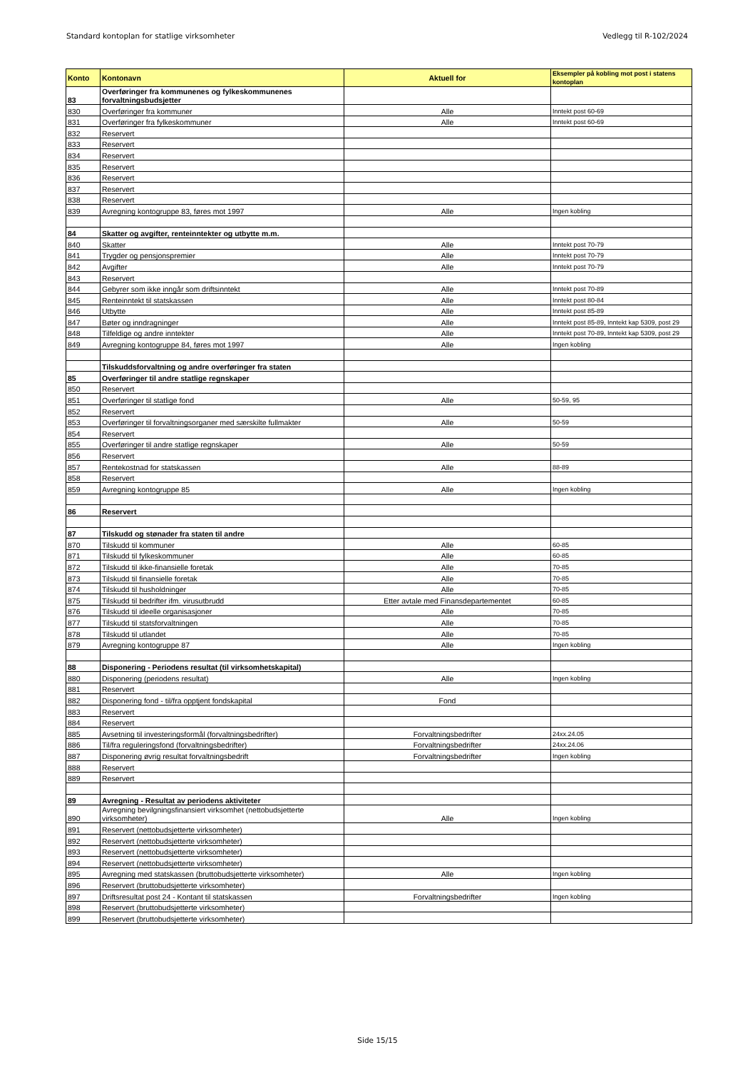Standard kontoplan for statlige virksomheter Vedlegg til R-102/2024
| Konto | Kontonavn | Aktuell for | Eksempler på kobling mot post i statens kontoplan |
| --- | --- | --- | --- |
| 83 | Overføringer fra kommunenes og fylkeskommunenes forvaltningsbudsjetter | | |
| 830 | Overføringer fra kommuner | Alle | Inntekt post 60-69 |
| 831 | Overføringer fra fylkeskommuner | Alle | Inntekt post 60-69 |
| 832 | Reservert | | |
| 833 | Reservert | | |
| 834 | Reservert | | |
| 835 | Reservert | | |
| 836 | Reservert | | |
| 837 | Reservert | | |
| 838 | Reservert | | |
| 839 | Avregning kontogruppe 83, føres mot 1997 | Alle | Ingen kobling |
| 84 | Skatter og avgifter, renteinntekter og utbytte m.m. | | |
| 840 | Skatter | Alle | Inntekt post 70-79 |
| 841 | Trygder og pensjonspremier | Alle | Inntekt post 70-79 |
| 842 | Avgifter | Alle | Inntekt post 70-79 |
| 843 | Reservert | | |
| 844 | Gebyrer som ikke inngår som driftsinntekt | Alle | Inntekt post 70-89 |
| 845 | Renteinntekt til statskassen | Alle | Inntekt post 80-84 |
| 846 | Utbytte | Alle | Inntekt post 85-89 |
| 847 | Bøter og inndragninger | Alle | Inntekt post 85-89, Inntekt kap 5309, post 29 |
| 848 | Tilfeldige og andre inntekter | Alle | Inntekt post 70-89, Inntekt kap 5309, post 29 |
| 849 | Avregning kontogruppe 84, føres mot 1997 | Alle | Ingen kobling |
| | Tilskuddsforvaltning og andre overføringer fra staten | | |
| 85 | Overføringer til andre statlige regnskaper | | |
| 850 | Reservert | | |
| 851 | Overføringer til statlige fond | Alle | 50-59, 95 |
| 852 | Reservert | | |
| 853 | Overføringer til forvaltningsorganer med særskilte fullmakter | Alle | 50-59 |
| 854 | Reservert | | |
| 855 | Overføringer til andre statlige regnskaper | Alle | 50-59 |
| 856 | Reservert | | |
| 857 | Rentekostnad for statskassen | Alle | 88-89 |
| 858 | Reservert | | |
| 859 | Avregning kontogruppe 85 | Alle | Ingen kobling |
| 86 | Reservert | | |
| 87 | Tilskudd og stønader fra staten til andre | | |
| 870 | Tilskudd til kommuner | Alle | 60-85 |
| 871 | Tilskudd til fylkeskommuner | Alle | 60-85 |
| 872 | Tilskudd til ikke-finansielle foretak | Alle | 70-85 |
| 873 | Tilskudd til finansielle foretak | Alle | 70-85 |
| 874 | Tilskudd til husholdninger | Alle | 70-85 |
| 875 | Tilskudd til bedrifter ifm. virusutbrudd | Etter avtale med Finansdepartementet | 60-85 |
| 876 | Tilskudd til ideelle organisasjoner | Alle | 70-85 |
| 877 | Tilskudd til statsforvaltningen | Alle | 70-85 |
| 878 | Tilskudd til utlandet | Alle | 70-85 |
| 879 | Avregning kontogruppe 87 | Alle | Ingen kobling |
| 88 | Disponering - Periodens resultat (til virksomhetskapital) | | |
| 880 | Disponering (periodens resultat) | Alle | Ingen kobling |
| 881 | Reservert | | |
| 882 | Disponering fond - til/fra opptjent fondskapital | Fond | |
| 883 | Reservert | | |
| 884 | Reservert | | |
| 885 | Avsetning til investeringsformål (forvaltningsbedrifter) | Forvaltningsbedrifter | 24xx.24.05 |
| 886 | Til/fra reguleringsfond (forvaltningsbedrifter) | Forvaltningsbedrifter | 24xx.24.06 |
| 887 | Disponering øvrig resultat forvaltningsbedrift | Forvaltningsbedrifter | Ingen kobling |
| 888 | Reservert | | |
| 889 | Reservert | | |
| 89 | Avregning - Resultat av periodens aktiviteter | | |
| 890 | Avregning bevilgningsfinansiert virksomhet (nettobudsjetterte virksomheter) | Alle | Ingen kobling |
| 891 | Reservert (nettobudsjetterte virksomheter) | | |
| 892 | Reservert (nettobudsjetterte virksomheter) | | |
| 893 | Reservert (nettobudsjetterte virksomheter) | | |
| 894 | Reservert (nettobudsjetterte virksomheter) | | |
| 895 | Avregning med statskassen (bruttobudsjetterte virksomheter) | Alle | Ingen kobling |
| 896 | Reservert (bruttobudsjetterte virksomheter) | | |
| 897 | Driftsresultat post 24 - Kontant til statskassen | Forvaltningsbedrifter | Ingen kobling |
| 898 | Reservert (bruttobudsjetterte virksomheter) | | |
| 899 | Reservert (bruttobudsjetterte virksomheter) | | |
Side 15/15